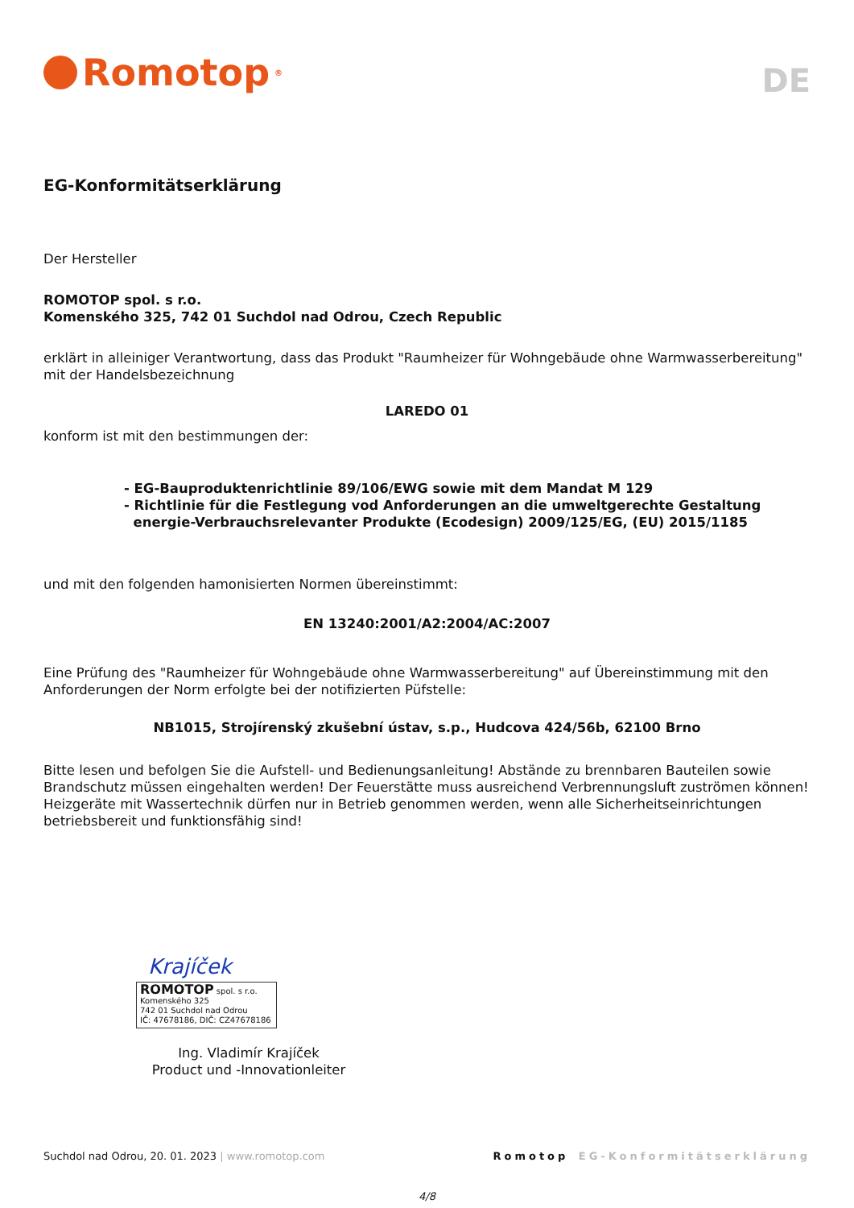Romotop<sup>®</sup>
DE
EG-Konformitätserklärung
Der Hersteller
ROMOTOP spol. s r.o.
Komenského 325, 742 01 Suchdol nad Odrou, Czech Republic
erklärt in alleiniger Verantwortung, dass das Produkt "Raumheizer für Wohngebäude ohne Warmwasserbereitung" mit der Handelsbezeichnung
LAREDO 01
konform ist mit den bestimmungen der:
- EG-Bauproduktenrichtlinie 89/106/EWG sowie mit dem Mandat M 129
- Richtlinie für die Festlegung vod Anforderungen an die umweltgerechte Gestaltung
energie-Verbrauchsrelevanter Produkte (Ecodesign) 2009/125/EG, (EU) 2015/1185
und mit den folgenden hamonisierten Normen übereinstimmt:
EN 13240:2001/A2:2004/AC:2007
Eine Prüfung des "Raumheizer für Wohngebäude ohne Warmwasserbereitung" auf Übereinstimmung mit den Anforderungen der Norm erfolgte bei der notifizierten Püfstelle:
NB1015, Strojírenský zkušební ústav, s.p., Hudcova 424/56b, 62100 Brno
Bitte lesen und befolgen Sie die Aufstell- und Bedienungsanleitung! Abstände zu brennbaren Bauteilen sowie Brandschutz müssen eingehalten werden! Der Feuerstätte muss ausreichend Verbrennungsluft zuströmen können! Heizgeräte mit Wassertechnik dürfen nur in Betrieb genommen werden, wenn alle Sicherheitseinrichtungen betriebsbereit und funktionsfähig sind!
Krajíček
ROMOTOP spol. s r.o.
Komenského 325
742 01 Suchdol nad Odrou
IČ: 47678186, DIČ: CZ47678186
Ing. Vladimír Krajíček
Product und -Innovationleiter
Suchdol nad Odrou, 20. 01. 2023 | www.romotop.com Romotop EG-Konformitätserklärung
4/8